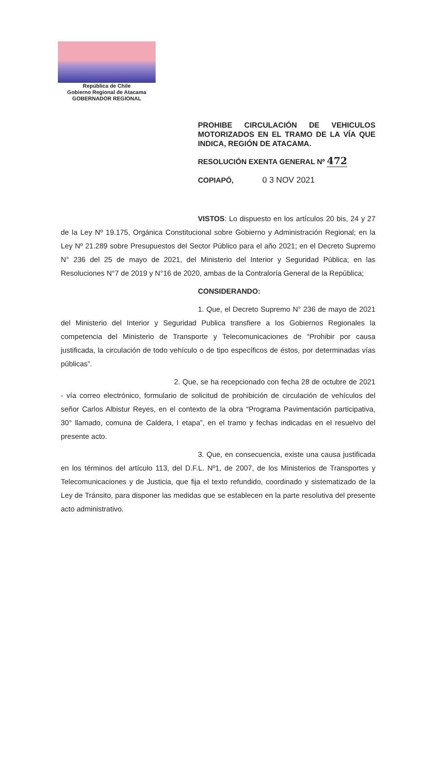República de Chile
Gobierno Regional de Atacama
GOBERNADOR REGIONAL
PROHIBE CIRCULACIÓN DE VEHICULOS MOTORIZADOS EN EL TRAMO DE LA VÍA QUE INDICA, REGIÓN DE ATACAMA.
RESOLUCIÓN EXENTA GENERAL Nº 472
COPIAPÓ, 0 3 NOV 2021
VISTOS: Lo dispuesto en los artículos 20 bis, 24 y 27 de la Ley Nº 19.175, Orgánica Constitucional sobre Gobierno y Administración Regional; en la Ley Nº 21.289 sobre Presupuestos del Sector Público para el año 2021; en el Decreto Supremo N° 236 del 25 de mayo de 2021, del Ministerio del Interior y Seguridad Pública; en las Resoluciones N°7 de 2019 y N°16 de 2020, ambas de la Contraloría General de la República;
CONSIDERANDO:
1. Que, el Decreto Supremo N° 236 de mayo de 2021 del Ministerio del Interior y Seguridad Publica transfiere a los Gobiernos Regionales la competencia del Ministerio de Transporte y Telecomunicaciones de “Prohibir por causa justificada, la circulación de todo vehículo o de tipo específicos de éstos, por determinadas vías públicas”.
2. Que, se ha recepcionado con fecha 28 de octubre de 2021 - vía correo electrónico, formulario de solicitud de prohibición de circulación de vehículos del señor Carlos Albistur Reyes, en el contexto de la obra “Programa Pavimentación participativa, 30° llamado, comuna de Caldera, I etapa”, en el tramo y fechas indicadas en el resuelvo del presente acto.
3. Que, en consecuencia, existe una causa justificada en los términos del artículo 113, del D.F.L. Nº1, de 2007, de los Ministerios de Transportes y Telecomunicaciones y de Justicia, que fija el texto refundido, coordinado y sistematizado de la Ley de Tránsito, para disponer las medidas que se establecen en la parte resolutiva del presente acto administrativo.